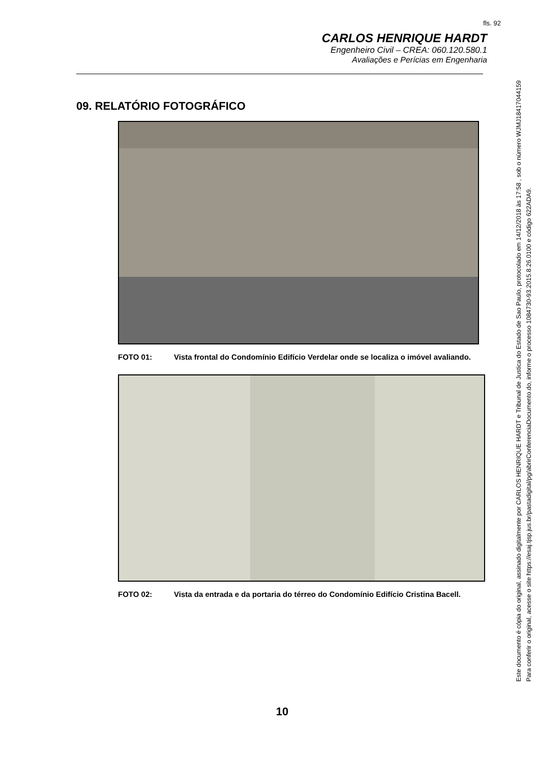fls. 92
CARLOS HENRIQUE HARDT
Engenheiro Civil – CREA: 060.120.580.1
Avaliações e Perícias em Engenharia
09. RELATÓRIO FOTOGRÁFICO
FOTO 01: Vista frontal do Condomínio Edifício Verdelar onde se localiza o imóvel avaliando.
FOTO 02: Vista da entrada e da portaria do térreo do Condomínio Edifício Cristina Bacell.
10
Este documento é cópia do original, assinado digitalmente por CARLOS HENRIQUE HARDT e Tribunal de Justica do Estado de Sao Paulo, protocolado em 14/12/2018 às 17:58 , sob o número WJMJ18417044159
Para conferir o original, acesse o site https://esaj.tjsp.jus.br/pastadigital/pg/abrirConferenciaDocumento.do, informe o processo 1084730-93.2015.8.26.0100 e código 622ADA9.